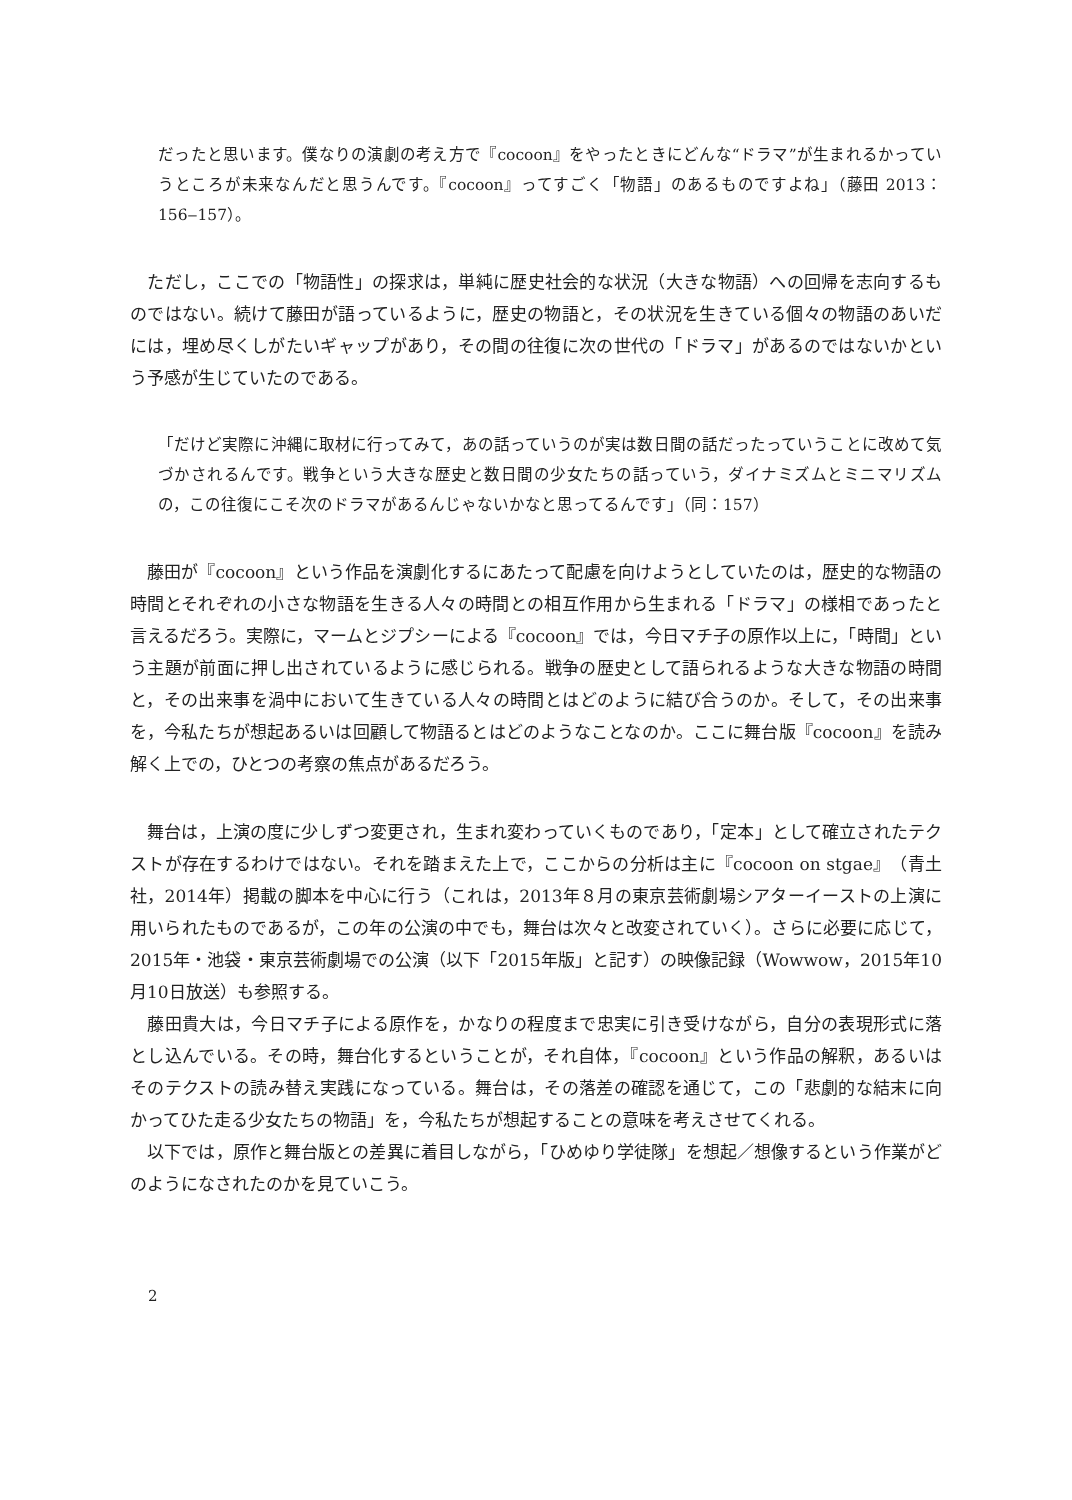だったと思います。僕なりの演劇の考え方で『cocoon』をやったときにどんな“ドラマ”が生まれるかっていうところが未来なんだと思うんです。『cocoon』ってすごく「物語」のあるものですよね」（藤田 2013：156‒157）。
　ただし，ここでの「物語性」の探求は，単純に歴史社会的な状況（大きな物語）への回帰を志向するものではない。続けて藤田が語っているように，歴史の物語と，その状況を生きている個々の物語のあいだには，埋め尽くしがたいギャップがあり，その間の往復に次の世代の「ドラマ」があるのではないかという予感が生じていたのである。
「だけど実際に沖縄に取材に行ってみて，あの話っていうのが実は数日間の話だったっていうことに改めて気づかされるんです。戦争という大きな歴史と数日間の少女たちの話っていう，ダイナミズムとミニマリズムの，この往復にこそ次のドラマがあるんじゃないかなと思ってるんです」（同：157）
　藤田が『cocoon』という作品を演劇化するにあたって配慮を向けようとしていたのは，歴史的な物語の時間とそれぞれの小さな物語を生きる人々の時間との相互作用から生まれる「ドラマ」の様相であったと言えるだろう。実際に，マームとジプシーによる『cocoon』では，今日マチ子の原作以上に，「時間」という主題が前面に押し出されているように感じられる。戦争の歴史として語られるような大きな物語の時間と，その出来事を渦中において生きている人々の時間とはどのように結び合うのか。そして，その出来事を，今私たちが想起あるいは回顧して物語るとはどのようなことなのか。ここに舞台版『cocoon』を読み解く上での，ひとつの考察の焦点があるだろう。
　舞台は，上演の度に少しずつ変更され，生まれ変わっていくものであり，「定本」として確立されたテクストが存在するわけではない。それを踏まえた上で，ここからの分析は主に『cocoon on stgae』（青土社，2014年）掲載の脚本を中心に行う（これは，2013年８月の東京芸術劇場シアターイーストの上演に用いられたものであるが，この年の公演の中でも，舞台は次々と改変されていく）。さらに必要に応じて，2015年・池袋・東京芸術劇場での公演（以下「2015年版」と記す）の映像記録（Wowwow，2015年10月10日放送）も参照する。
　藤田貴大は，今日マチ子による原作を，かなりの程度まで忠実に引き受けながら，自分の表現形式に落とし込んでいる。その時，舞台化するということが，それ自体，『cocoon』という作品の解釈，あるいはそのテクストの読み替え実践になっている。舞台は，その落差の確認を通じて，この「悲劇的な結末に向かってひた走る少女たちの物語」を，今私たちが想起することの意味を考えさせてくれる。
　以下では，原作と舞台版との差異に着目しながら，「ひめゆり学徒隊」を想起／想像するという作業がどのようになされたのかを見ていこう。
2